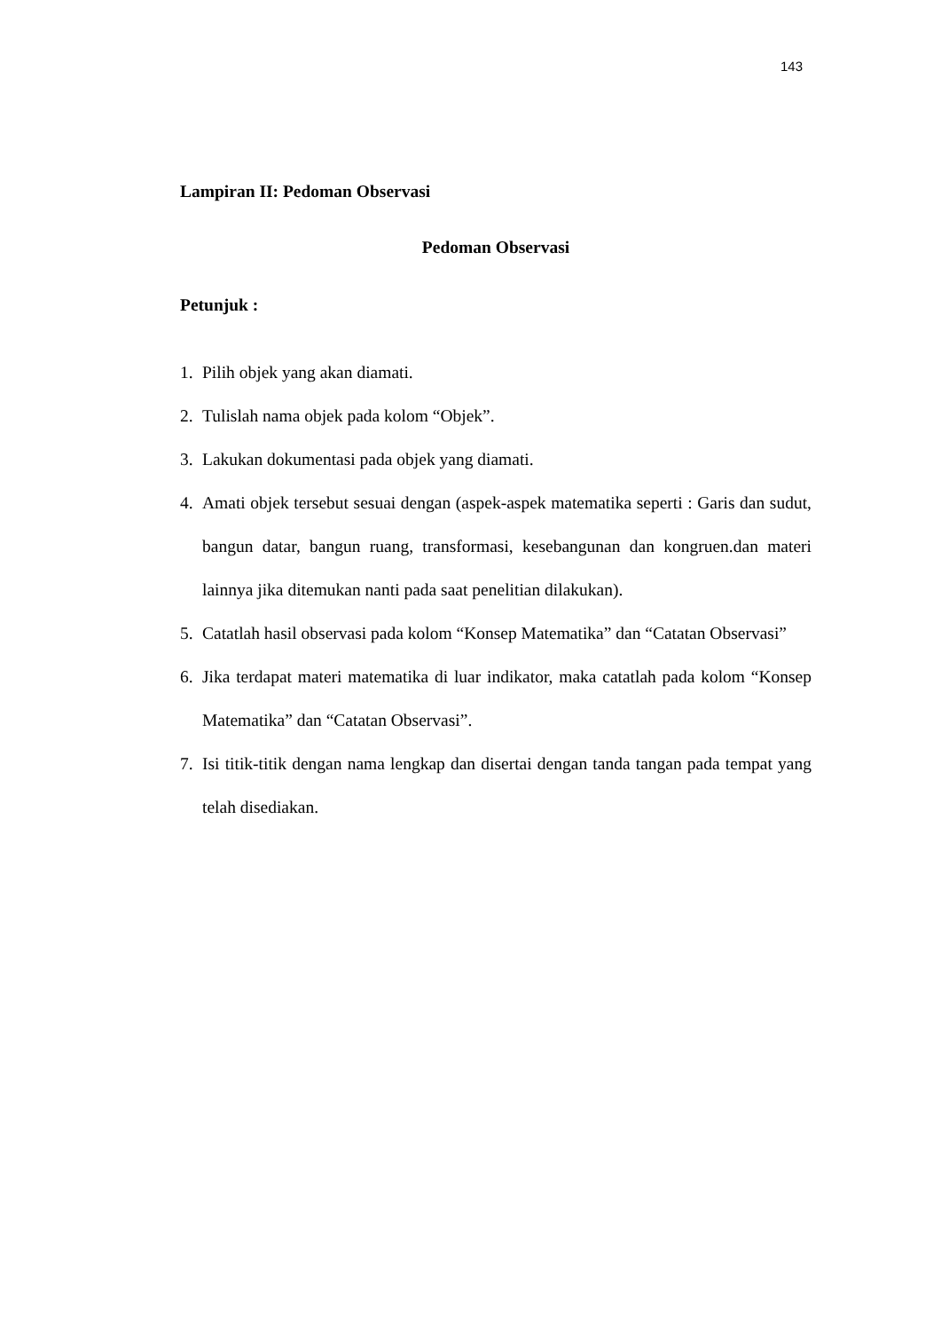143
Lampiran II: Pedoman Observasi
Pedoman Observasi
Petunjuk :
1. Pilih objek yang akan diamati.
2. Tulislah nama objek pada kolom “Objek”.
3. Lakukan dokumentasi pada objek yang diamati.
4. Amati objek tersebut sesuai dengan (aspek-aspek matematika seperti : Garis dan sudut, bangun datar, bangun ruang, transformasi, kesebangunan dan kongruen.dan materi lainnya jika ditemukan nanti pada saat penelitian dilakukan).
5. Catatlah hasil observasi pada kolom “Konsep Matematika” dan “Catatan Observasi”
6. Jika terdapat materi matematika di luar indikator, maka catatlah pada kolom “Konsep Matematika” dan “Catatan Observasi”.
7. Isi titik-titik dengan nama lengkap dan disertai dengan tanda tangan pada tempat yang telah disediakan.